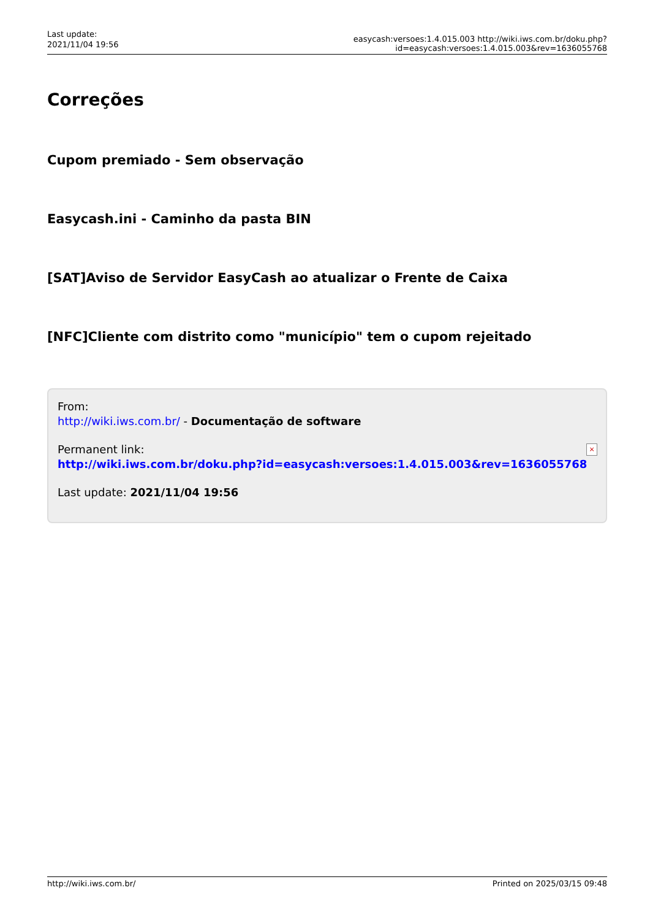Last update:
2021/11/04 19:56
easycash:versoes:1.4.015.003 http://wiki.iws.com.br/doku.php?id=easycash:versoes:1.4.015.003&rev=1636055768
Correções
Cupom premiado - Sem observação
Easycash.ini - Caminho da pasta BIN
[SAT]Aviso de Servidor EasyCash ao atualizar o Frente de Caixa
[NFC]Cliente com distrito como "município" tem o cupom rejeitado
From:
http://wiki.iws.com.br/ - Documentação de software
Permanent link:
http://wiki.iws.com.br/doku.php?id=easycash:versoes:1.4.015.003&rev=1636055768
Last update: 2021/11/04 19:56
×
http://wiki.iws.com.br/ Printed on 2025/03/15 09:48